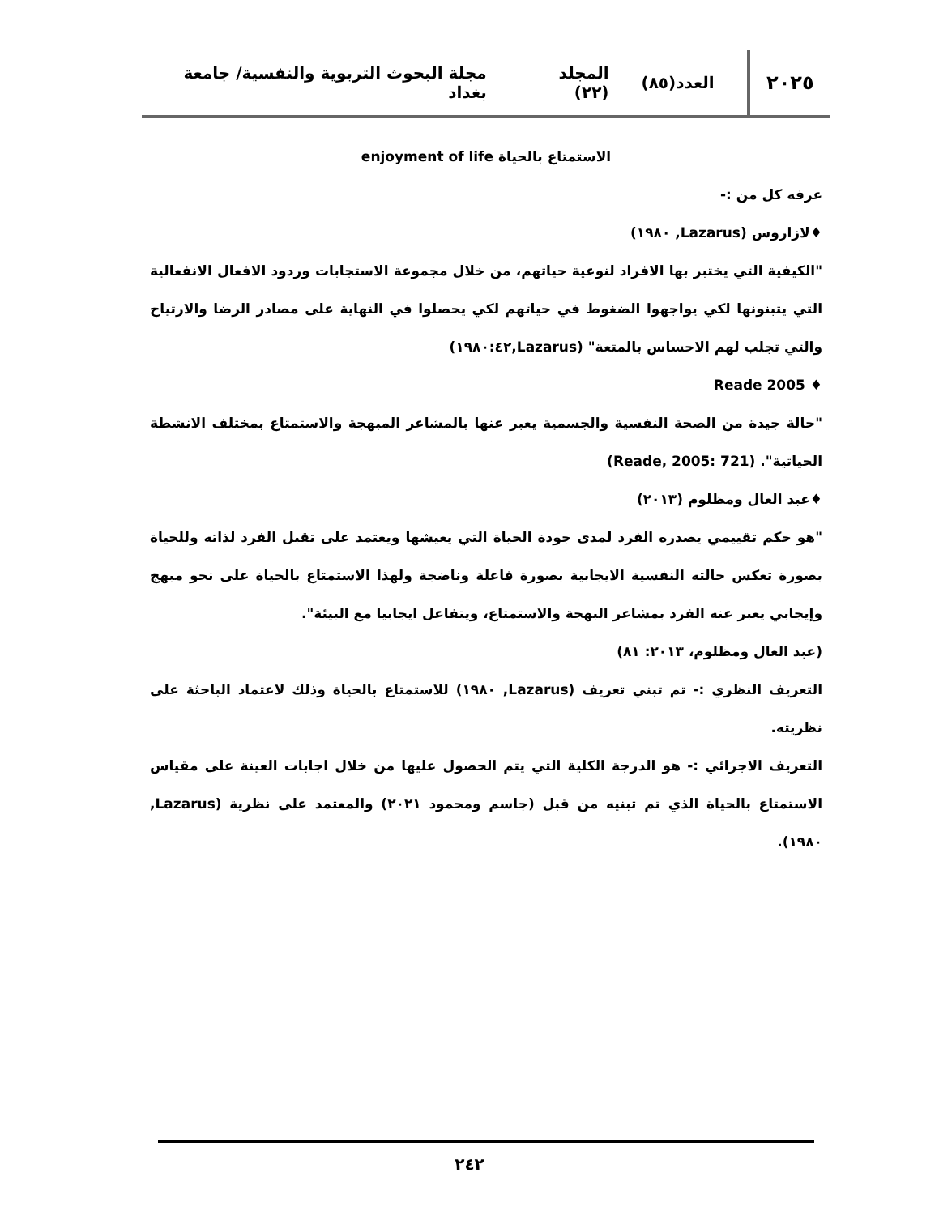٢٠٢٥
العدد(٨٥) المجلد (٢٢) مجلة البحوث التربوية والنفسية/ جامعة بغداد
الاستمتاع بالحياة enjoyment of life
عرفه كل من :-
♦لازاروس (Lazarus, ١٩٨٠)
"الكيفية التي يختبر بها الافراد لنوعية حياتهم، من خلال مجموعة الاستجابات وردود الافعال الانفعالية التي يتبنونها لكي يواجهوا الضغوط في حياتهم لكي يحصلوا في النهاية على مصادر الرضا والارتياح والتي تجلب لهم الاحساس بالمتعة" (Lazarus,١٩٨٠:٤٢)
♦ Reade 2005
"حالة جيدة من الصحة النفسية والجسمية يعبر عنها بالمشاعر المبهجة والاستمتاع بمختلف الانشطة الحياتية". (Reade, 2005: 721)
♦عبد العال ومظلوم (٢٠١٣)
"هو حكم تقييمي يصدره الفرد لمدى جودة الحياة التي يعيشها ويعتمد على تقبل الفرد لذاته وللحياة بصورة تعكس حالته النفسية الايجابية بصورة فاعلة وناضجة ولهذا الاستمتاع بالحياة على نحو مبهج وإيجابي يعبر عنه الفرد بمشاعر البهجة والاستمتاع، ويتفاعل ايجابيا مع البيئة".
(عبد العال ومظلوم، ٢٠١٣: ٨١)
التعريف النظري :- تم تبني تعريف (Lazarus, ١٩٨٠) للاستمتاع بالحياة وذلك لاعتماد الباحثة على نظريته.
التعريف الاجرائي :- هو الدرجة الكلية التي يتم الحصول عليها من خلال اجابات العينة على مقياس الاستمتاع بالحياة الذي تم تبنيه من قبل (جاسم ومحمود ٢٠٢١) والمعتمد على نظرية (Lazarus, ١٩٨٠).
٢٤٢